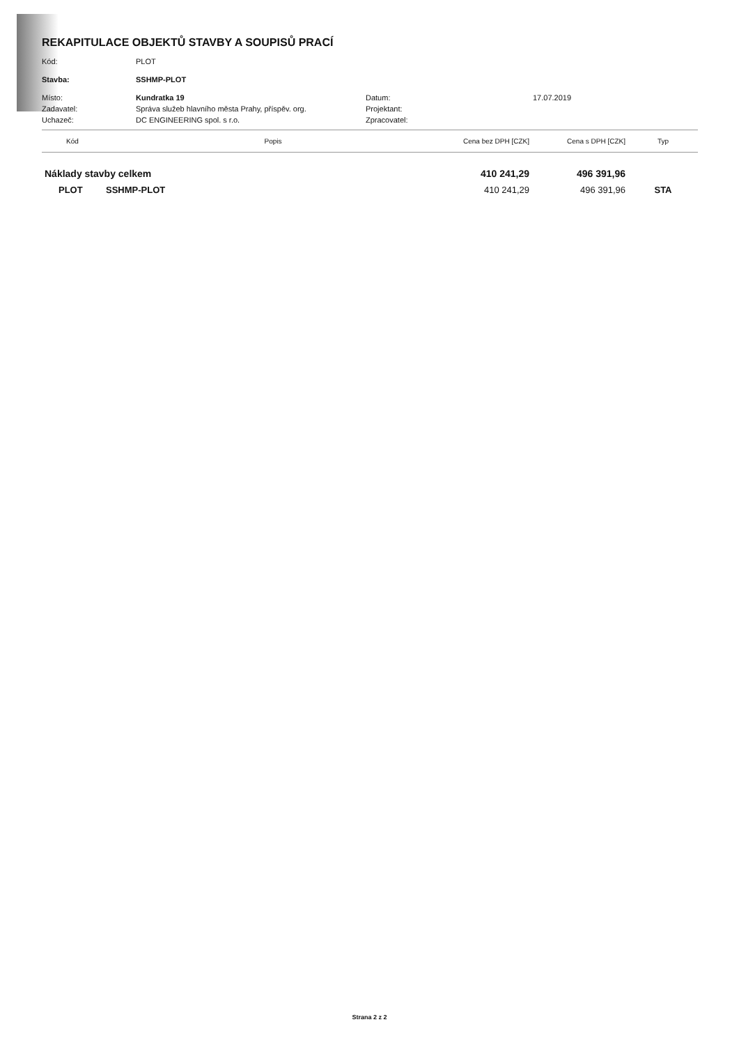REKAPITULACE OBJEKTŮ STAVBY A SOUPISŮ PRACÍ
| Kód: | PLOT | | |
| Stavba: | SSHMP-PLOT | | |
| Místo: | Kundratka 19 | Datum: | 17.07.2019 |
| Zadavatel: | Správa služeb hlavního města Prahy, příspěv. org. | Projektant: | |
| Uchazeč: | DC ENGINEERING spol. s r.o. | Zpracovatel: | |
| Kód | Popis | Cena bez DPH [CZK] | Cena s DPH [CZK] | Typ |
| --- | --- | --- | --- | --- |
| Náklady stavby celkem | | 410 241,29 | 496 391,96 | |
| PLOT | SSHMP-PLOT | 410 241,29 | 496 391,96 | STA |
Strana 2 z 2